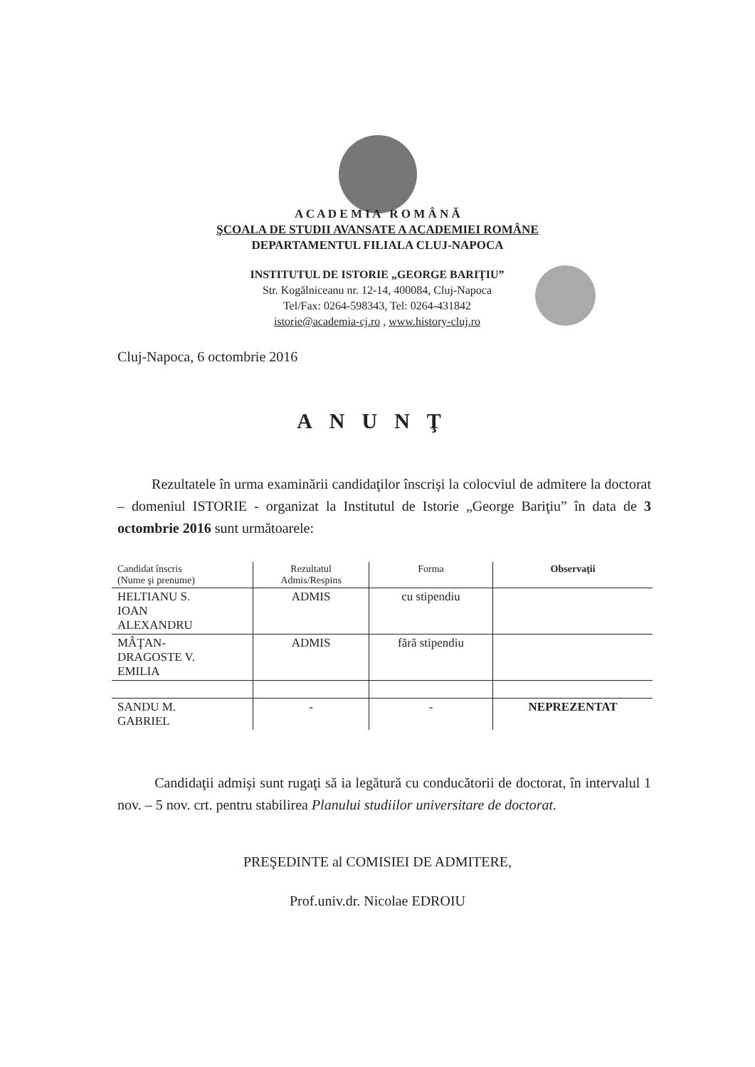A C A D E M I A R O M Â N Ă
ŞCOALA DE STUDII AVANSATE A ACADEMIEI ROMÂNE
DEPARTAMENTUL FILIALA CLUJ-NAPOCA
INSTITUTUL DE ISTORIE „GEORGE BARIŢIU”
Str. Kogălniceanu nr. 12-14, 400084, Cluj-Napoca
Tel/Fax: 0264-598343, Tel: 0264-431842
istorie@academia-cj.ro , www.history-cluj.ro
Cluj-Napoca, 6 octombrie 2016
ANUNŢ
Rezultatele în urma examinării candidaţilor înscrişi la colocviul de admitere la doctorat – domeniul ISTORIE - organizat la Institutul de Istorie „George Bariţiu” în data de 3 octombrie 2016 sunt următoarele:
| Candidat înscris (Nume şi prenume) | Rezultatul Admis/Respins | Forma | Observaţii |
| --- | --- | --- | --- |
| HELTIANU S. IOAN ALEXANDRU | ADMIS | cu stipendiu | |
| MÂŢAN- DRAGOSTE V. EMILIA | ADMIS | fără stipendiu | |
| SANDU M. GABRIEL | - | - | NEPREZENTAT |
Candidaţii admişi sunt rugaţi să ia legătură cu conducătorii de doctorat, în intervalul 1 nov. – 5 nov. crt. pentru stabilirea Planului studiilor universitare de doctorat.
PREŞEDINTE al COMISIEI DE ADMITERE,
Prof.univ.dr. Nicolae EDROIU